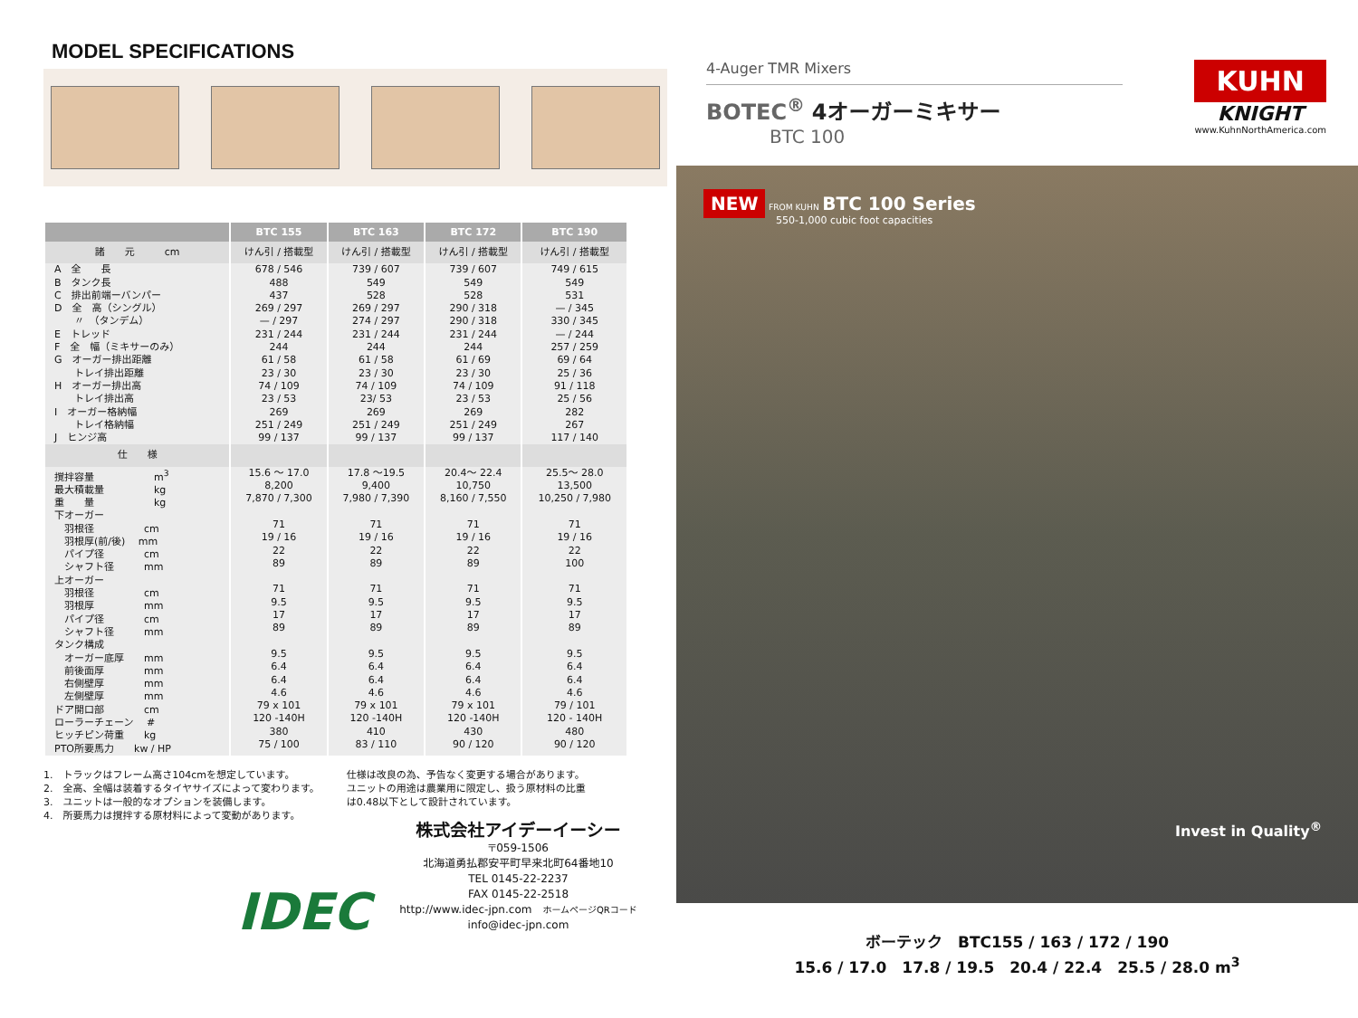MODEL SPECIFICATIONS
| | BTC 155 | BTC 163 | BTC 172 | BTC 190 |
| --- | --- | --- | --- | --- |
| 諸 元 cm | けん引 / 搭載型 | けん引 / 搭載型 | けん引 / 搭載型 | けん引 / 搭載型 |
| A 全 長 B タンク長 C 排出前端ーバンパー D 全 高（シングル） 〃 （タンデム） E トレッド F 全 幅（ミキサーのみ） G オーガー排出距離 トレイ排出距離 H オーガー排出高 トレイ排出高 I オーガー格納幅 トレイ格納幅 J ヒンジ高 | 678 / 546 488 437 269 / 297 — / 297 231 / 244 244 61 / 58 23 / 30 74 / 109 23 / 53 269 251 / 249 99 / 137 | 739 / 607 549 528 269 / 297 274 / 297 231 / 244 244 61 / 58 23 / 30 74 / 109 23/ 53 269 251 / 249 99 / 137 | 739 / 607 549 528 290 / 318 290 / 318 231 / 244 244 61 / 69 23 / 30 74 / 109 23 / 53 269 251 / 249 99 / 137 | 749 / 615 549 531 — / 345 330 / 345 — / 244 257 / 259 69 / 64 25 / 36 91 / 118 25 / 56 282 267 117 / 140 |
| 仕 様 | | | | |
| 撹拌容量 m<sup>3</sup> 最大積載量 kg 重 量 kg 下オーガー 羽根径 cm 羽根厚(前/後) mm パイプ径 cm シャフト径 mm 上オーガー 羽根径 cm 羽根厚 mm パイプ径 cm シャフト径 mm タンク構成 オーガー底厚 mm 前後面厚 mm 右側壁厚 mm 左側壁厚 mm ドア開口部 cm ローラーチェーン # ヒッチピン荷重 kg PTO所要馬力 kw / HP | 15.6 ～ 17.0 8,200 7,870 / 7,300 71 19 / 16 22 89 71 9.5 17 89 9.5 6.4 6.4 4.6 79 x 101 120 -140H 380 75 / 100 | 17.8 ～19.5 9,400 7,980 / 7,390 71 19 / 16 22 89 71 9.5 17 89 9.5 6.4 6.4 4.6 79 x 101 120 -140H 410 83 / 110 | 20.4～ 22.4 10,750 8,160 / 7,550 71 19 / 16 22 89 71 9.5 17 89 9.5 6.4 6.4 4.6 79 x 101 120 -140H 430 90 / 120 | 25.5～ 28.0 13,500 10,250 / 7,980 71 19 / 16 22 100 71 9.5 17 89 9.5 6.4 6.4 4.6 79 / 101 120 - 140H 480 90 / 120 |
1.　トラックはフレーム高さ104cmを想定しています。
2.　全高、全幅は装着するタイヤサイズによって変わります。
3.　ユニットは一般的なオプションを装備します。
4.　所要馬力は撹拌する原材料によって変動があります。
仕様は改良の為、予告なく変更する場合があります。
ユニットの用途は農業用に限定し、扱う原材料の比重
は0.48以下として設計されています。
IDEC
株式会社アイデーイーシー
〒059-1506
北海道勇払郡安平町早来北町64番地10
TEL 0145-22-2237
FAX 0145-22-2518
http://www.idec-jpn.com　ホームページQRコード
info@idec-jpn.com
4-Auger TMR Mixers
BOTEC<sup>®</sup> 4オーガーミキサー
BTC 100
KUHN
KNIGHT
www.KuhnNorthAmerica.com
NEW FROM KUHN BTC 100 Series
550-1,000 cubic foot capacities
Invest in Quality<sup>®</sup>
ボーテック　BTC155 / 163 / 172 / 190
15.6 / 17.0　17.8 / 19.5　20.4 / 22.4　25.5 / 28.0 m<sup>3</sup>